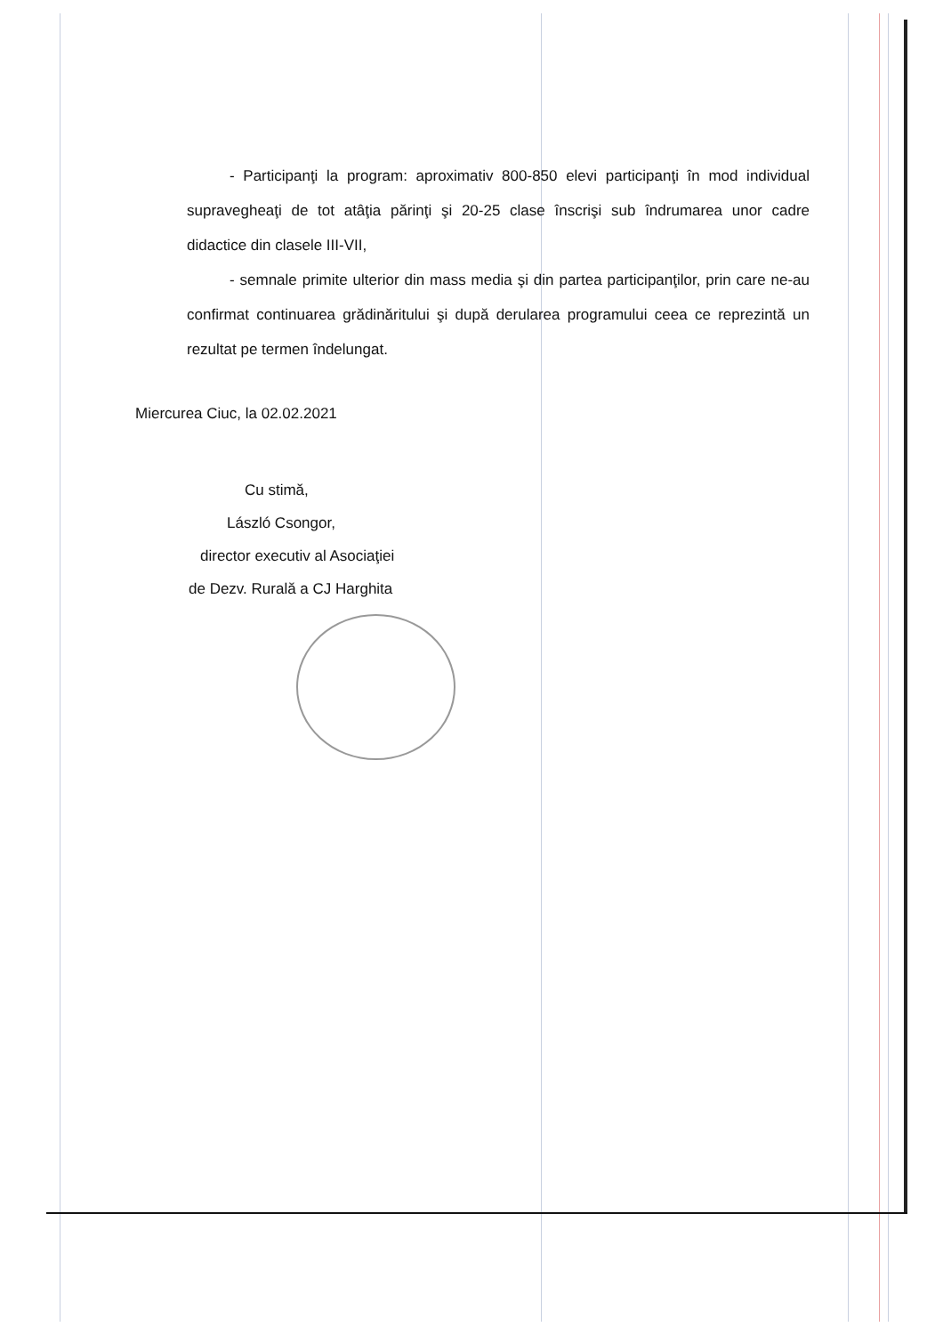- Participanţi la program: aproximativ 800-850 elevi participanţi în mod individual supravegheaţi de tot atâţia părinţi şi 20-25 clase înscrişi sub îndrumarea unor cadre didactice din clasele III-VII,
- semnale primite ulterior din mass media şi din partea participanţilor, prin care ne-au confirmat continuarea grădinăritului şi după derularea programului ceea ce reprezintă un rezultat pe termen îndelungat.
Miercurea Ciuc, la 02.02.2021
Cu stimă,
László Csongor,
director executiv al Asociaţiei
de Dezv. Rurală a CJ Harghita